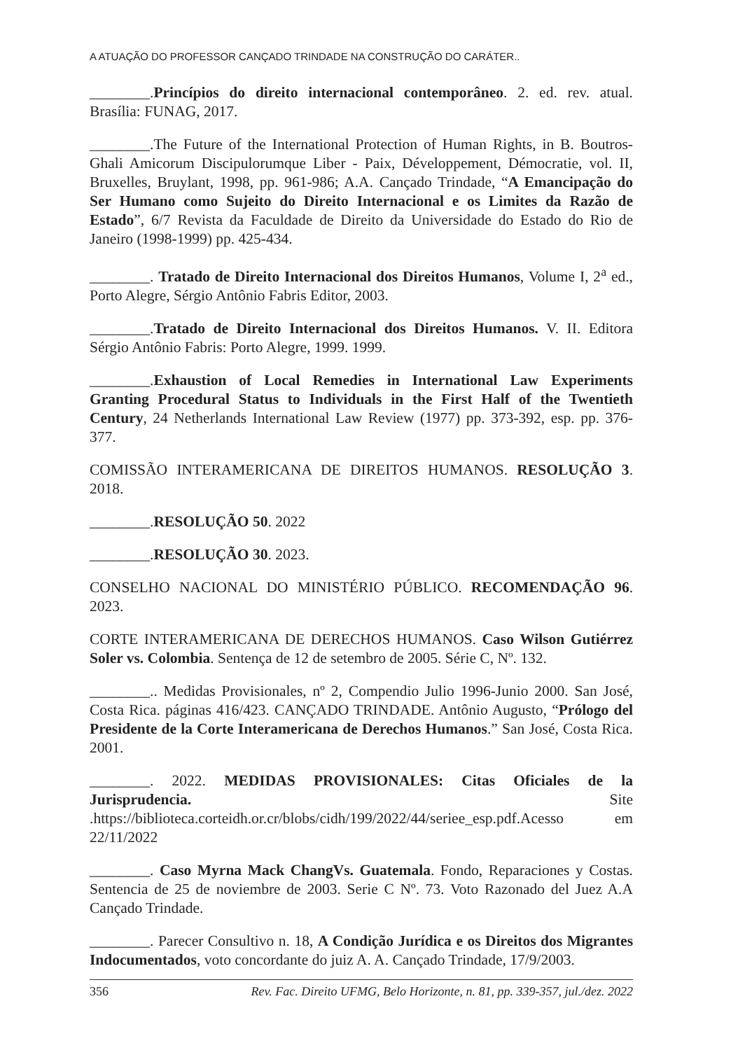A ATUAÇÃO DO PROFESSOR CANÇADO TRINDADE NA CONSTRUÇÃO DO CARÁTER..
________.Princípios do direito internacional contemporâneo. 2. ed. rev. atual. Brasília: FUNAG, 2017.
________.The Future of the International Protection of Human Rights, in B. Boutros-Ghali Amicorum Discipulorumque Liber - Paix, Développement, Démocratie, vol. II, Bruxelles, Bruylant, 1998, pp. 961-986; A.A. Cançado Trindade, “A Emancipação do Ser Humano como Sujeito do Direito Internacional e os Limites da Razão de Estado”, 6/7 Revista da Faculdade de Direito da Universidade do Estado do Rio de Janeiro (1998-1999) pp. 425-434.
________. Tratado de Direito Internacional dos Direitos Humanos, Volume I, 2<sup>a</sup> ed., Porto Alegre, Sérgio Antônio Fabris Editor, 2003.
________.Tratado de Direito Internacional dos Direitos Humanos. V. II. Editora Sérgio Antônio Fabris: Porto Alegre, 1999. 1999.
________.Exhaustion of Local Remedies in International Law Experiments Granting Procedural Status to Individuals in the First Half of the Twentieth Century, 24 Netherlands International Law Review (1977) pp. 373-392, esp. pp. 376-377.
COMISSÃO INTERAMERICANA DE DIREITOS HUMANOS. RESOLUÇÃO 3. 2018.
________.RESOLUÇÃO 50. 2022
________.RESOLUÇÃO 30. 2023.
CONSELHO NACIONAL DO MINISTÉRIO PÚBLICO. RECOMENDAÇÃO 96. 2023.
CORTE INTERAMERICANA DE DERECHOS HUMANOS. Caso Wilson Gutiérrez Soler vs. Colombia. Sentença de 12 de setembro de 2005. Série C, Nº. 132.
________.. Medidas Provisionales, nº 2, Compendio Julio 1996-Junio 2000. San José, Costa Rica. páginas 416/423. CANÇADO TRINDADE. Antônio Augusto, “Prólogo del Presidente de la Corte Interamericana de Derechos Humanos.” San José, Costa Rica. 2001.
________. 2022. MEDIDAS PROVISIONALES: Citas Oficiales de la Jurisprudencia. Site .https://biblioteca.corteidh.or.cr/blobs/cidh/199/2022/44/seriee_esp.pdf.Acesso em 22/11/2022
________. Caso Myrna Mack ChangVs. Guatemala. Fondo, Reparaciones y Costas. Sentencia de 25 de noviembre de 2003. Serie C Nº. 73. Voto Razonado del Juez A.A Cançado Trindade.
________. Parecer Consultivo n. 18, A Condição Jurídica e os Direitos dos Migrantes Indocumentados, voto concordante do juiz A. A. Cançado Trindade, 17/9/2003.
356 Rev. Fac. Direito UFMG, Belo Horizonte, n. 81, pp. 339-357, jul./dez. 2022